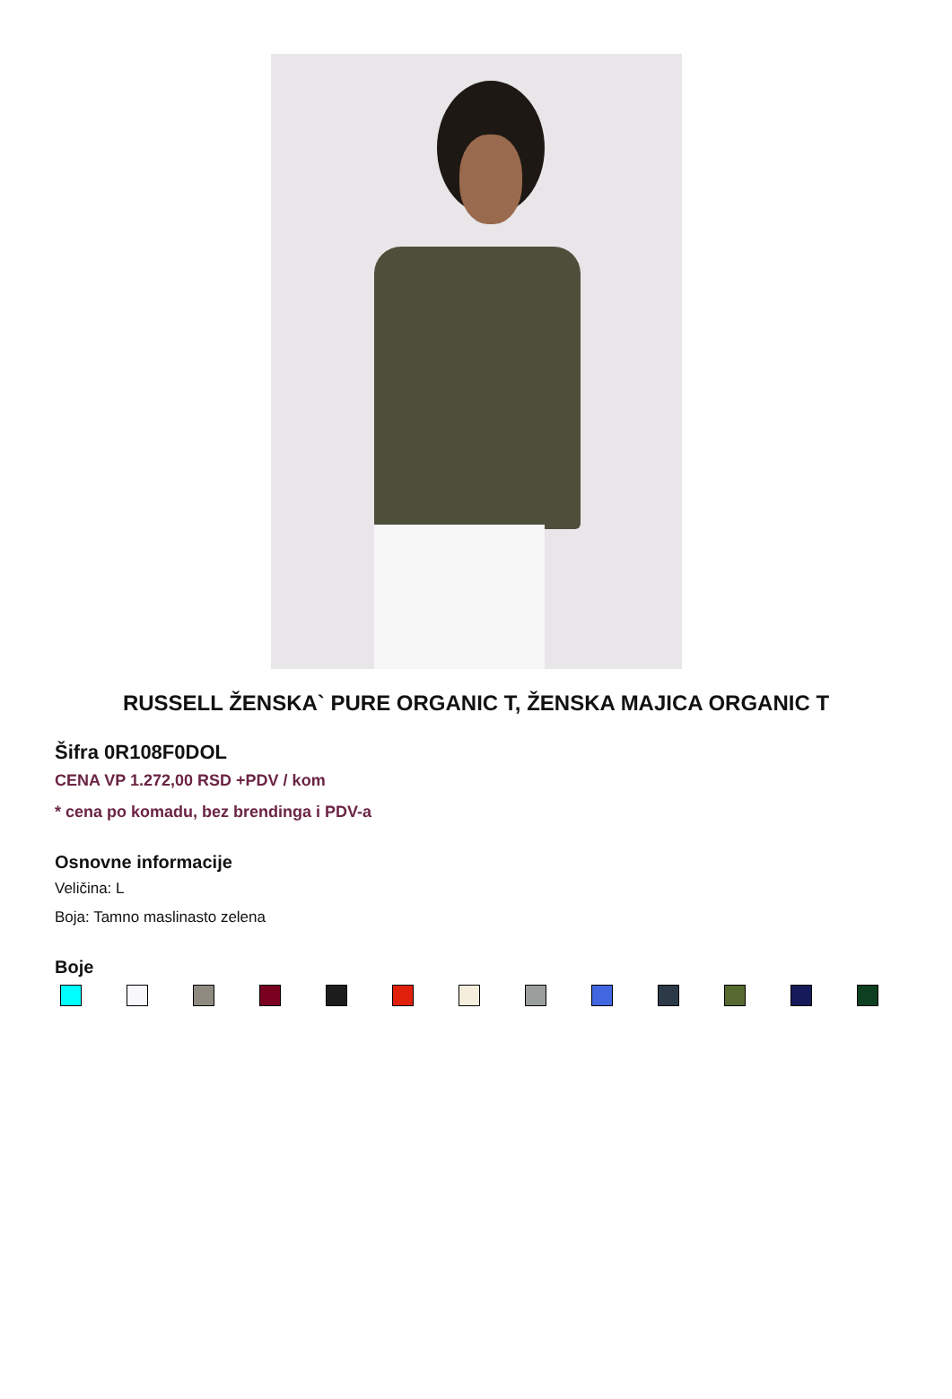RUSSELL ŽENSKA` PURE ORGANIC T, ŽENSKA MAJICA ORGANIC T
Šifra 0R108F0DOL
CENA VP 1.272,00 RSD +PDV / kom
* cena po komadu, bez brendinga i PDV-a
Osnovne informacije
Veličina: L
Boja: Tamno maslinasto zelena
Boje